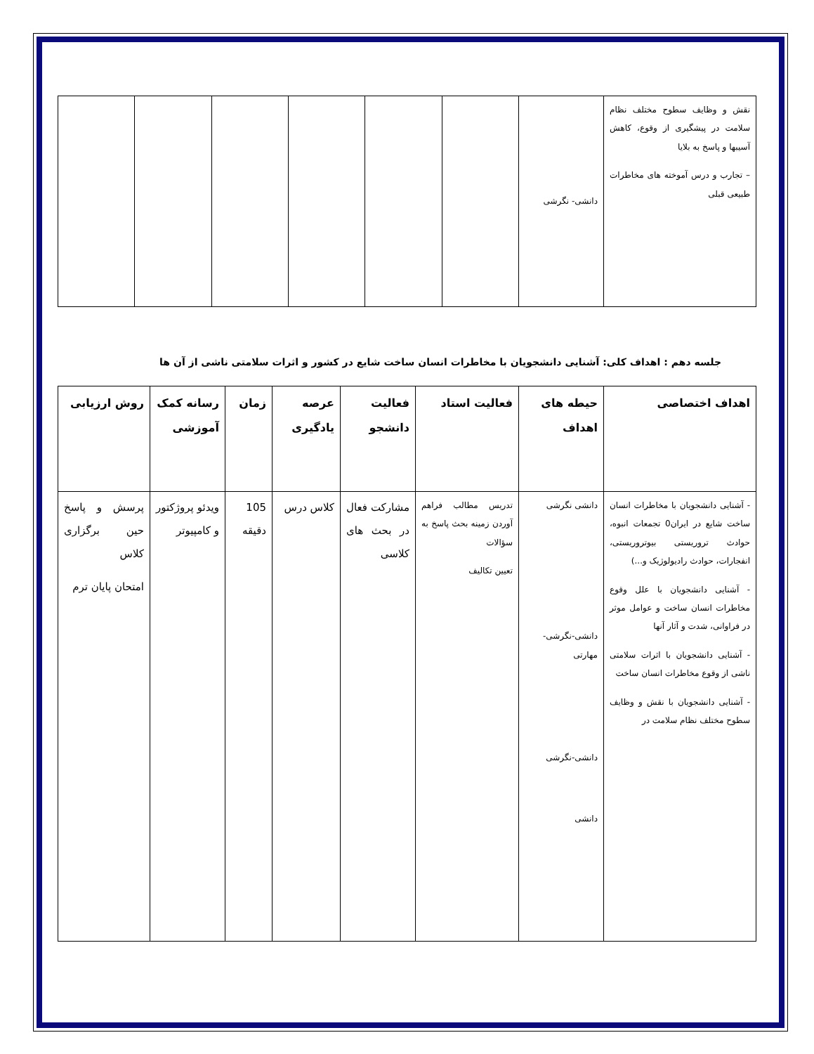| نقش و وظایف سطوح مختلف نظام سلامت در پیشگیری از وقوع، کاهش آسیبها و پاسخ به بلایا – تجارب و درس آموخته های مخاطرات طبیعی قبلی | دانشی- نگرشی | | | | | | |
جلسه دهم : اهداف کلی: آشنایی دانشجویان با مخاطرات انسان ساخت شایع در کشور و اثرات سلامتی ناشی از آن ها
| اهداف اختصاصی | حیطه های اهداف | فعالیت استاد | فعالیت دانشجو | عرصه یادگیری | زمان | رسانه کمک آموزشی | روش ارزیابی |
| --- | --- | --- | --- | --- | --- | --- | --- |
| - آشنایی دانشجویان با مخاطرات انسان ساخت شایع در ایران0 تجمعات انبوه، حوادث تروریستی بیوتروریستی، انفجارات، حوادث رادیولوژیک و...) - آشنایی دانشجویان با علل وقوع مخاطرات انسان ساخت و عوامل موثر در فراوانی، شدت و آثار آنها - آشنایی دانشجویان با اثرات سلامتی ناشی از وقوع مخاطرات انسان ساخت - آشنایی دانشجویان با نقش و وظایف سطوح مختلف نظام سلامت در | دانشی نگرشی دانشی-نگرشی- مهارتی دانشی-نگرشی دانشی | تدریس مطالب فراهم آوردن زمینه بحث پاسخ به سؤالات تعیین تکالیف | مشارکت فعال در بحث های کلاسی | کلاس درس | 105 دقیقه | ویدئو پروژکتور و کامپیوتر | پرسش و پاسخ حین برگزاری کلاس امتحان پایان ترم |